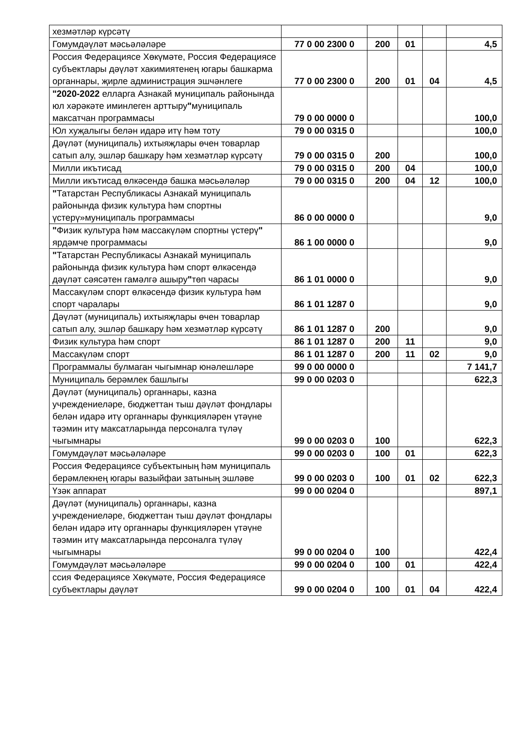| хезмәтләр күрсәтү | | | | | |
| Гомумдәүләт мәсьәләләре | 77 0 00 2300 0 | 200 | 01 | | 4,5 |
| Россия Федерациясе Хөкүмәте, Россия Федерациясе субъектлары дәүләт хакимиятенең югары башкарма органнары, җирле администрация эшчәнлеге | 77 0 00 2300 0 | 200 | 01 | 04 | 4,5 |
| "2020-2022 елларга Азнакай муниципаль районында юл хәрәкәте иминлеген арттыру " муниципаль максатчан программасы | 79 0 00 0000 0 | | | | 100,0 |
| Юл хуҗалыгы белән идарә итү һәм тоту | 79 0 00 0315 0 | | | | 100,0 |
| Дәүләт (муниципаль) ихтыяҗлары өчен товарлар сатып алу, эшләр башкару һәм хезмәтләр күрсәтү | 79 0 00 0315 0 | 200 | | | 100,0 |
| Милли икътисад | 79 0 00 0315 0 | 200 | 04 | | 100,0 |
| Милли икътисад өлкәсендә башка мәсьәләләр | 79 0 00 0315 0 | 200 | 04 | 12 | 100,0 |
| " Татарстан Республикасы Азнакай муниципаль районында физик культура һәм спортны үстерү»муниципаль программасы | 86 0 00 0000 0 | | | | 9,0 |
| " Физик культура һәм массакүләм спортны үстерү " ярдәмче программасы | 86 1 00 0000 0 | | | | 9,0 |
| " Татарстан Республикасы Азнакай муниципаль районында физик культура һәм спорт өлкәсендә дәүләт сәясәтен гамәлгә ашыру " төп чарасы | 86 1 01 0000 0 | | | | 9,0 |
| Массакүләм спорт өлкәсендә физик культура һәм спорт чаралары | 86 1 01 1287 0 | | | | 9,0 |
| Дәүләт (муниципаль) ихтыяҗлары өчен товарлар сатып алу, эшләр башкару һәм хезмәтләр күрсәтү | 86 1 01 1287 0 | 200 | | | 9,0 |
| Физик культура һәм спорт | 86 1 01 1287 0 | 200 | 11 | | 9,0 |
| Массакүләм спорт | 86 1 01 1287 0 | 200 | 11 | 02 | 9,0 |
| Программалы булмаган чыгымнар юнәлешләре | 99 0 00 0000 0 | | | | 7 141,7 |
| Муниципаль берәмлек башлыгы | 99 0 00 0203 0 | | | | 622,3 |
| Дәүләт (муниципаль) органнары, казна учреждениеләре, бюджеттан тыш дәүләт фондлары белән идарә итү органнары функцияләрен үтәүне тәэмин итү максатларында персоналга түләү чыгымнары | 99 0 00 0203 0 | 100 | | | 622,3 |
| Гомумдәүләт мәсьәләләре | 99 0 00 0203 0 | 100 | 01 | | 622,3 |
| Россия Федерациясе субъектының һәм муниципаль берәмлекнең югары вазыйфаи затының эшләве | 99 0 00 0203 0 | 100 | 01 | 02 | 622,3 |
| Үзәк аппарат | 99 0 00 0204 0 | | | | 897,1 |
| Дәүләт (муниципаль) органнары, казна учреждениеләре, бюджеттан тыш дәүләт фондлары белән идарә итү органнары функцияләрен үтәүне тәэмин итү максатларында персоналга түләү чыгымнары | 99 0 00 0204 0 | 100 | | | 422,4 |
| Гомумдәүләт мәсьәләләре | 99 0 00 0204 0 | 100 | 01 | | 422,4 |
| ссия Федерациясе Хөкүмәте, Россия Федерациясе субъектлары дәүләт | 99 0 00 0204 0 | 100 | 01 | 04 | 422,4 |